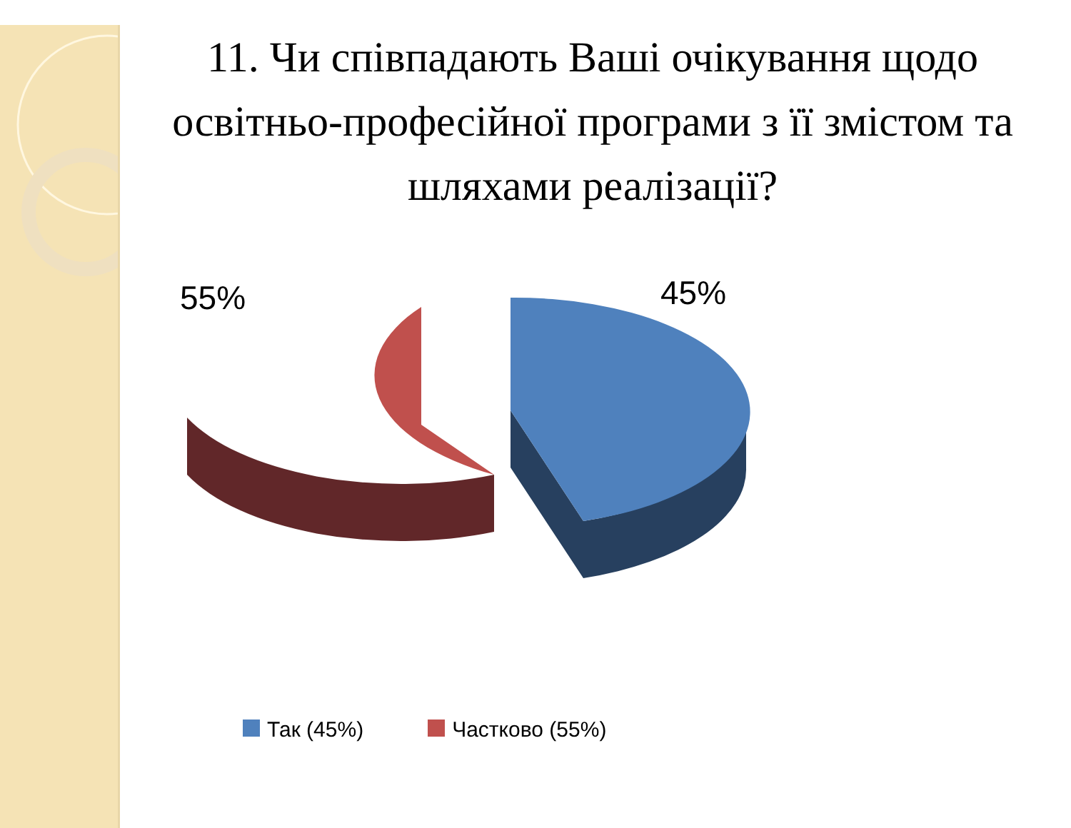11. Чи співпадають Ваші очікування щодо освітньо-професійної програми з її змістом та шляхами реалізації?
55% 45%
Так (45%) Частково (55%)